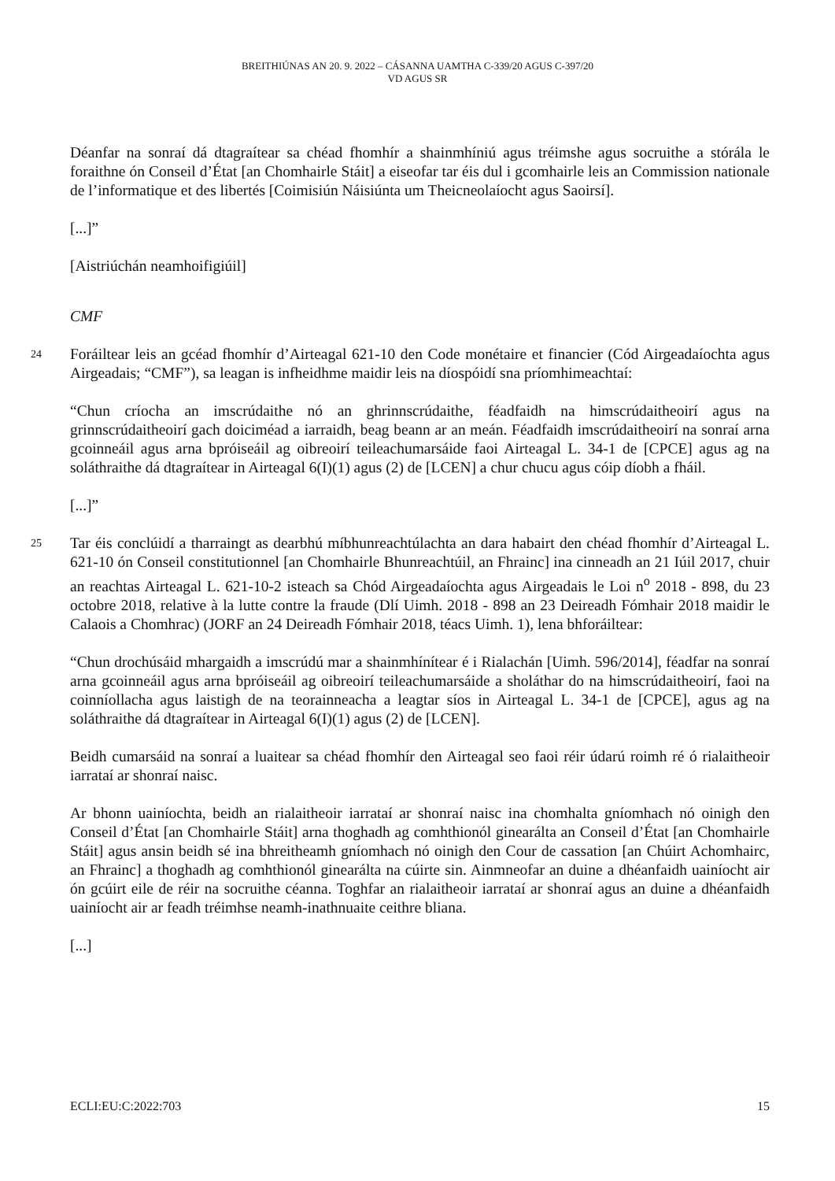BREITHIÚNAS AN 20. 9. 2022 – CÁSANNA UAMTHA C-339/20 AGUS C-397/20
VD AGUS SR
Déanfar na sonraí dá dtagraítear sa chéad fhomhír a shainmhíniú agus tréimshe agus socruithe a stórála le foraithne ón Conseil d’État [an Chomhairle Stáit] a eiseofar tar éis dul i gcomhairle leis an Commission nationale de l’informatique et des libertés [Coimisiún Náisiúnta um Theicneolaíocht agus Saoirsí].
[...]”
[Aistriúchán neamhoifigiúil]
CMF
24
Foráiltear leis an gcéad fhomhír d’Airteagal 621-10 den Code monétaire et financier (Cód Airgeadaíochta agus Airgeadais; “CMF”), sa leagan is infheidhme maidir leis na díospóidí sna príomhimeachtaí:
“Chun críocha an imscrúdaithe nó an ghrinnscrúdaithe, féadfaidh na himscrúdaitheoirí agus na grinnscrúdaitheoirí gach doiciméad a iarraidh, beag beann ar an meán. Féadfaidh imscrúdaitheoirí na sonraí arna gcoinneáil agus arna bpróiseáil ag oibreoirí teileachumarsáide faoi Airteagal L. 34-1 de [CPCE] agus ag na soláthraithe dá dtagraítear in Airteagal 6(I)(1) agus (2) de [LCEN] a chur chucu agus cóip díobh a fháil.
[...]”
25
Tar éis conclúidí a tharraingt as dearbhú míbhunreachtúlachta an dara habairt den chéad fhomhír d’Airteagal L. 621-10 ón Conseil constitutionnel [an Chomhairle Bhunreachtúil, an Fhrainc] ina cinneadh an 21 Iúil 2017, chuir an reachtas Airteagal L. 621-10-2 isteach sa Chód Airgeadaíochta agus Airgeadais le Loi n<sup>o</sup> 2018 - 898, du 23 octobre 2018, relative à la lutte contre la fraude (Dlí Uimh. 2018 - 898 an 23 Deireadh Fómhair 2018 maidir le Calaois a Chomhrac) (JORF an 24 Deireadh Fómhair 2018, téacs Uimh. 1), lena bhforáiltear:
“Chun drochúsáid mhargaidh a imscrúdú mar a shainmhínítear é i Rialachán [Uimh. 596/2014], féadfar na sonraí arna gcoinneáil agus arna bpróiseáil ag oibreoirí teileachumarsáide a sholáthar do na himscrúdaitheoirí, faoi na coinníollacha agus laistigh de na teorainneacha a leagtar síos in Airteagal L. 34-1 de [CPCE], agus ag na soláthraithe dá dtagraítear in Airteagal 6(I)(1) agus (2) de [LCEN].
Beidh cumarsáid na sonraí a luaitear sa chéad fhomhír den Airteagal seo faoi réir údarú roimh ré ó rialaitheoir iarrataí ar shonraí naisc.
Ar bhonn uainíochta, beidh an rialaitheoir iarrataí ar shonraí naisc ina chomhalta gníomhach nó oinigh den Conseil d’État [an Chomhairle Stáit] arna thoghadh ag comhthionól ginearálta an Conseil d’État [an Chomhairle Stáit] agus ansin beidh sé ina bhreitheamh gníomhach nó oinigh den Cour de cassation [an Chúirt Achomhairc, an Fhrainc] a thoghadh ag comhthionól ginearálta na cúirte sin. Ainmneofar an duine a dhéanfaidh uainíocht air ón gcúirt eile de réir na socruithe céanna. Toghfar an rialaitheoir iarrataí ar shonraí agus an duine a dhéanfaidh uainíocht air ar feadh tréimhse neamh-inathnuaite ceithre bliana.
[...]
ECLI:EU:C:2022:703 15